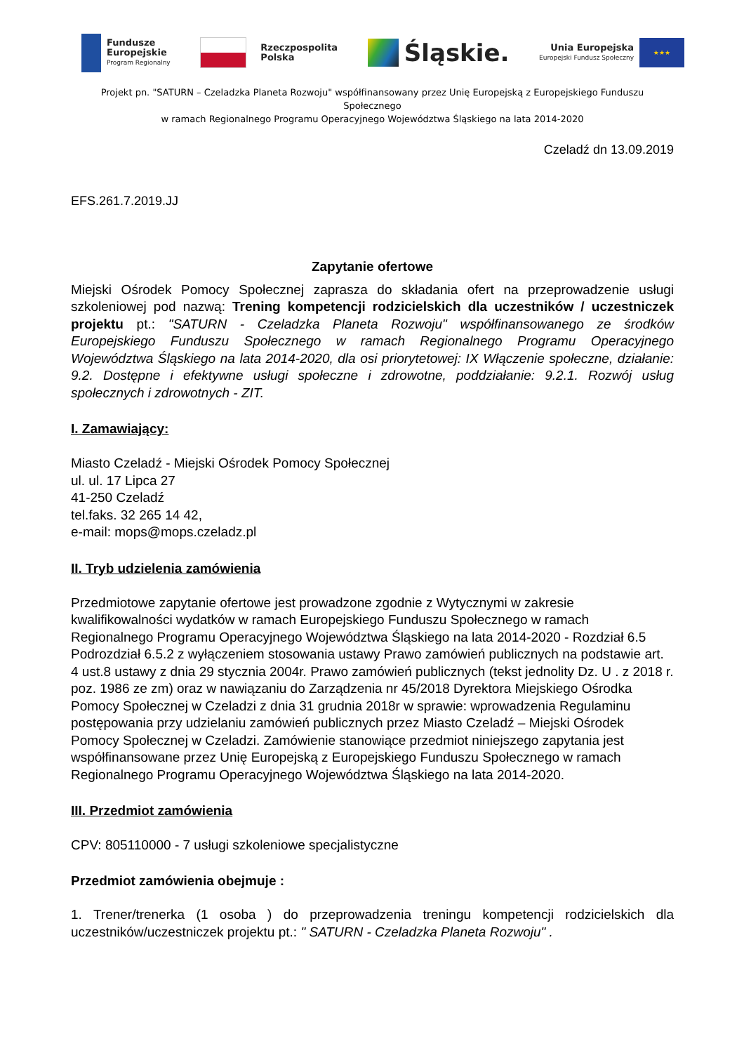Fundusze
Europejskie
Program Regionalny
Rzeczpospolita
Polska
Śląskie.
Unia Europejska
Europejski Fundusz Społeczny
★★★
Projekt pn. "SATURN – Czeladzka Planeta Rozwoju" współfinansowany przez Unię Europejską z Europejskiego Funduszu Społecznego
w ramach Regionalnego Programu Operacyjnego Województwa Śląskiego na lata 2014-2020
Czeladź dn 13.09.2019
EFS.261.7.2019.JJ
Zapytanie ofertowe
Miejski Ośrodek Pomocy Społecznej zaprasza do składania ofert na przeprowadzenie usługi szkoleniowej pod nazwą: Trening kompetencji rodzicielskich dla uczestników / uczestniczek projektu pt.: "SATURN - Czeladzka Planeta Rozwoju" współfinansowanego ze środków Europejskiego Funduszu Społecznego w ramach Regionalnego Programu Operacyjnego Województwa Śląskiego na lata 2014-2020, dla osi priorytetowej: IX Włączenie społeczne, działanie: 9.2. Dostępne i efektywne usługi społeczne i zdrowotne, poddziałanie: 9.2.1. Rozwój usług społecznych i zdrowotnych - ZIT.
I. Zamawiający:
Miasto Czeladź - Miejski Ośrodek Pomocy Społecznej
ul. ul. 17 Lipca 27
41-250 Czeladź
tel.faks. 32 265 14 42,
e-mail: mops@mops.czeladz.pl
II. Tryb udzielenia zamówienia
Przedmiotowe zapytanie ofertowe jest prowadzone zgodnie z Wytycznymi w zakresie kwalifikowalności wydatków w ramach Europejskiego Funduszu Społecznego w ramach Regionalnego Programu Operacyjnego Województwa Śląskiego na lata 2014-2020 - Rozdział 6.5 Podrozdział 6.5.2 z wyłączeniem stosowania ustawy Prawo zamówień publicznych na podstawie art. 4 ust.8 ustawy z dnia 29 stycznia 2004r. Prawo zamówień publicznych (tekst jednolity Dz. U . z 2018 r. poz. 1986 ze zm) oraz w nawiązaniu do Zarządzenia nr 45/2018 Dyrektora Miejskiego Ośrodka Pomocy Społecznej w Czeladzi z dnia 31 grudnia 2018r w sprawie: wprowadzenia Regulaminu postępowania przy udzielaniu zamówień publicznych przez Miasto Czeladź – Miejski Ośrodek Pomocy Społecznej w Czeladzi. Zamówienie stanowiące przedmiot niniejszego zapytania jest współfinansowane przez Unię Europejską z Europejskiego Funduszu Społecznego w ramach Regionalnego Programu Operacyjnego Województwa Śląskiego na lata 2014-2020.
III. Przedmiot zamówienia
CPV: 805110000 - 7 usługi szkoleniowe specjalistyczne
Przedmiot zamówienia obejmuje :
1. Trener/trenerka (1 osoba ) do przeprowadzenia treningu kompetencji rodzicielskich dla uczestników/uczestniczek projektu pt.: " SATURN - Czeladzka Planeta Rozwoju" .